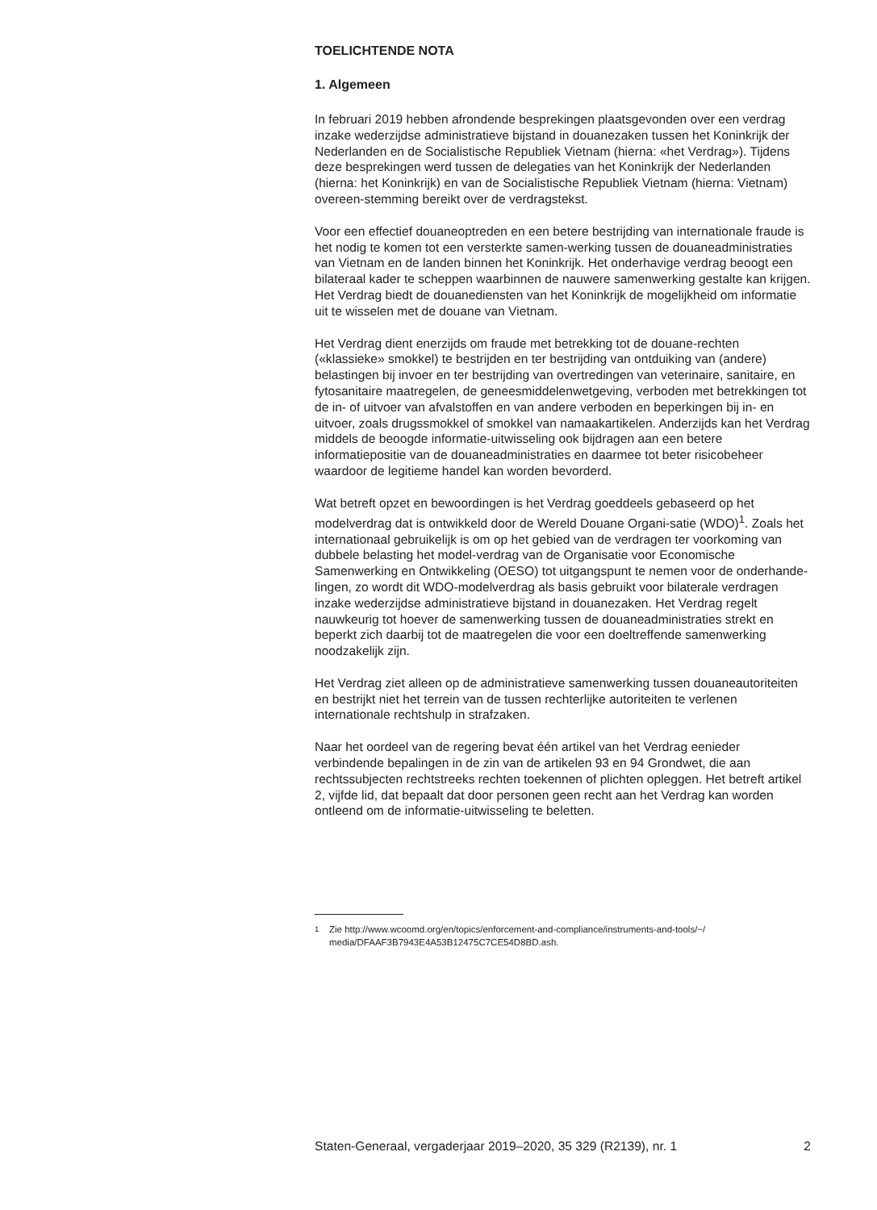TOELICHTENDE NOTA
1. Algemeen
In februari 2019 hebben afrondende besprekingen plaatsgevonden over een verdrag inzake wederzijdse administratieve bijstand in douanezaken tussen het Koninkrijk der Nederlanden en de Socialistische Republiek Vietnam (hierna: «het Verdrag»). Tijdens deze besprekingen werd tussen de delegaties van het Koninkrijk der Nederlanden (hierna: het Koninkrijk) en van de Socialistische Republiek Vietnam (hierna: Vietnam) overeen-stemming bereikt over de verdragstekst.
Voor een effectief douaneoptreden en een betere bestrijding van internationale fraude is het nodig te komen tot een versterkte samen-werking tussen de douaneadministraties van Vietnam en de landen binnen het Koninkrijk. Het onderhavige verdrag beoogt een bilateraal kader te scheppen waarbinnen de nauwere samenwerking gestalte kan krijgen. Het Verdrag biedt de douanediensten van het Koninkrijk de mogelijkheid om informatie uit te wisselen met de douane van Vietnam.
Het Verdrag dient enerzijds om fraude met betrekking tot de douane-rechten («klassieke» smokkel) te bestrijden en ter bestrijding van ontduiking van (andere) belastingen bij invoer en ter bestrijding van overtredingen van veterinaire, sanitaire, en fytosanitaire maatregelen, de geneesmiddelenwetgeving, verboden met betrekkingen tot de in- of uitvoer van afvalstoffen en van andere verboden en beperkingen bij in- en uitvoer, zoals drugssmokkel of smokkel van namaakartikelen. Anderzijds kan het Verdrag middels de beoogde informatie-uitwisseling ook bijdragen aan een betere informatiepositie van de douaneadministraties en daarmee tot beter risicobeheer waardoor de legitieme handel kan worden bevorderd.
Wat betreft opzet en bewoordingen is het Verdrag goeddeels gebaseerd op het modelverdrag dat is ontwikkeld door de Wereld Douane Organi-satie (WDO)<sup>1</sup>. Zoals het internationaal gebruikelijk is om op het gebied van de verdragen ter voorkoming van dubbele belasting het model-verdrag van de Organisatie voor Economische Samenwerking en Ontwikkeling (OESO) tot uitgangspunt te nemen voor de onderhande-lingen, zo wordt dit WDO-modelverdrag als basis gebruikt voor bilaterale verdragen inzake wederzijdse administratieve bijstand in douanezaken. Het Verdrag regelt nauwkeurig tot hoever de samenwerking tussen de douaneadministraties strekt en beperkt zich daarbij tot de maatregelen die voor een doeltreffende samenwerking noodzakelijk zijn.
Het Verdrag ziet alleen op de administratieve samenwerking tussen douaneautoriteiten en bestrijkt niet het terrein van de tussen rechterlijke autoriteiten te verlenen internationale rechtshulp in strafzaken.
Naar het oordeel van de regering bevat één artikel van het Verdrag eenieder verbindende bepalingen in de zin van de artikelen 93 en 94 Grondwet, die aan rechtssubjecten rechtstreeks rechten toekennen of plichten opleggen. Het betreft artikel 2, vijfde lid, dat bepaalt dat door personen geen recht aan het Verdrag kan worden ontleend om de informatie-uitwisseling te beletten.
<sup>1</sup> Zie http://www.wcoomd.org/en/topics/enforcement-and-compliance/instruments-and-tools/~/ media/DFAAF3B7943E4A53B12475C7CE54D8BD.ash.
Staten-Generaal, vergaderjaar 2019–2020, 35 329 (R2139), nr. 1 2